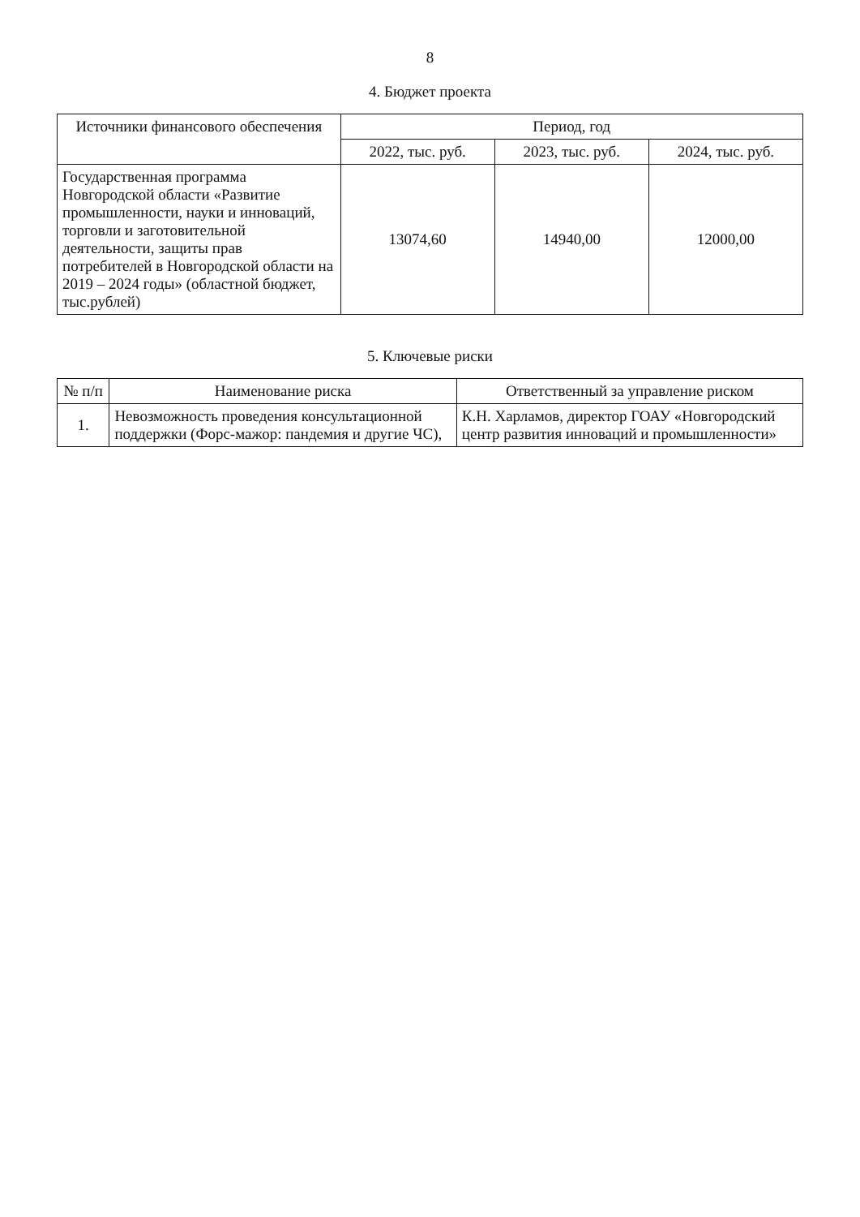8
4. Бюджет проекта
| Источники финансового обеспечения | Период, год | | |
| --- | --- | --- | --- |
| | 2022, тыс. руб. | 2023, тыс. руб. | 2024, тыс. руб. |
| Государственная программа Новгородской области «Развитие промышленности, науки и инноваций, торговли и заготовительной деятельности, защиты прав потребителей в Новгородской области на 2019 – 2024 годы» (областной бюджет, тыс.рублей) | 13074,60 | 14940,00 | 12000,00 |
5. Ключевые риски
| № п/п | Наименование риска | Ответственный за управление риском |
| --- | --- | --- |
| 1. | Невозможность проведения консультационной поддержки (Форс-мажор: пандемия и другие ЧС), | К.Н. Харламов, директор ГОАУ «Новгородский центр развития инноваций и промышленности» |